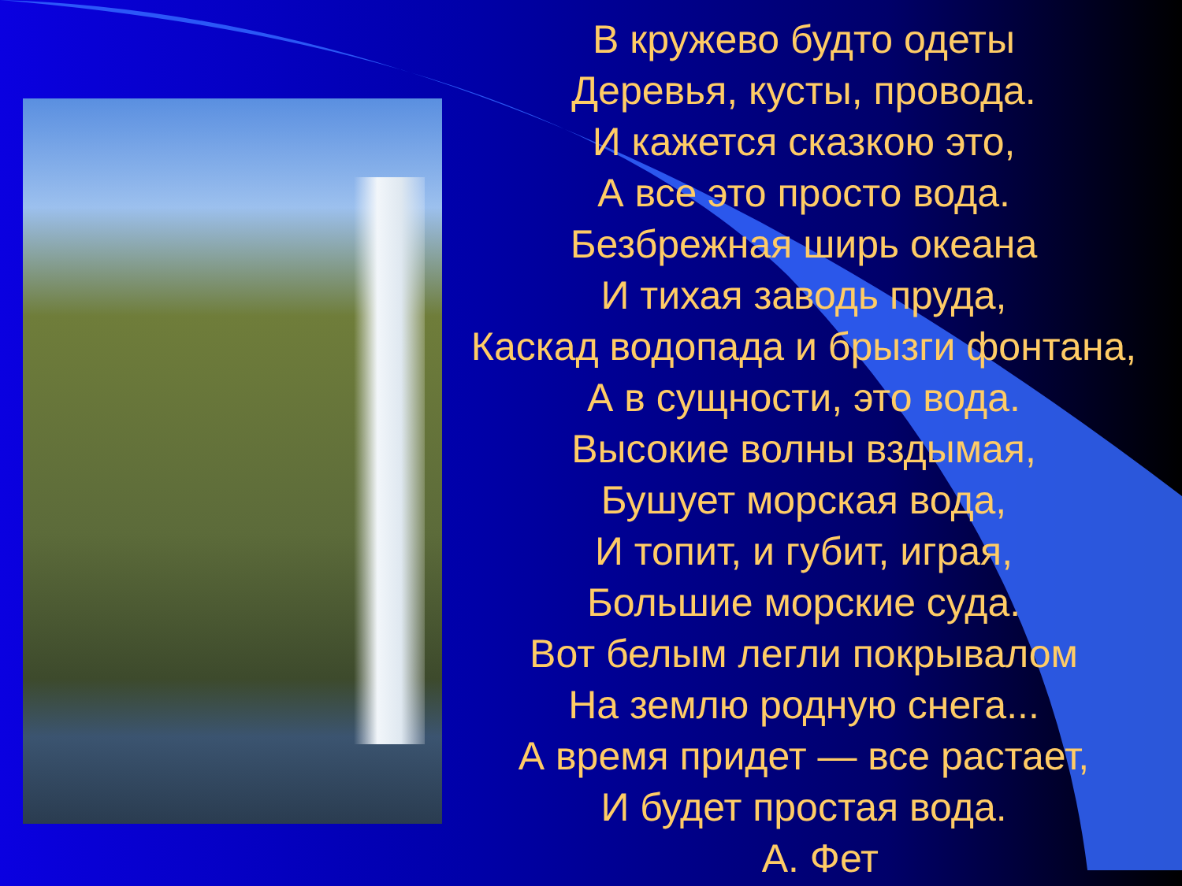В кружево будто одеты
Деревья, кусты, провода.
И кажется сказкою это,
А все это просто вода.
Безбрежная ширь океана
И тихая заводь пруда,
Каскад водопада и брызги фонтана,
А в сущности, это вода.
Высокие волны вздымая,
Бушует морская вода,
И топит, и губит, играя,
Большие морские суда.
Вот белым легли покрывалом
На землю родную снега...
А время придет — все растает,
И будет простая вода.
А. Фет